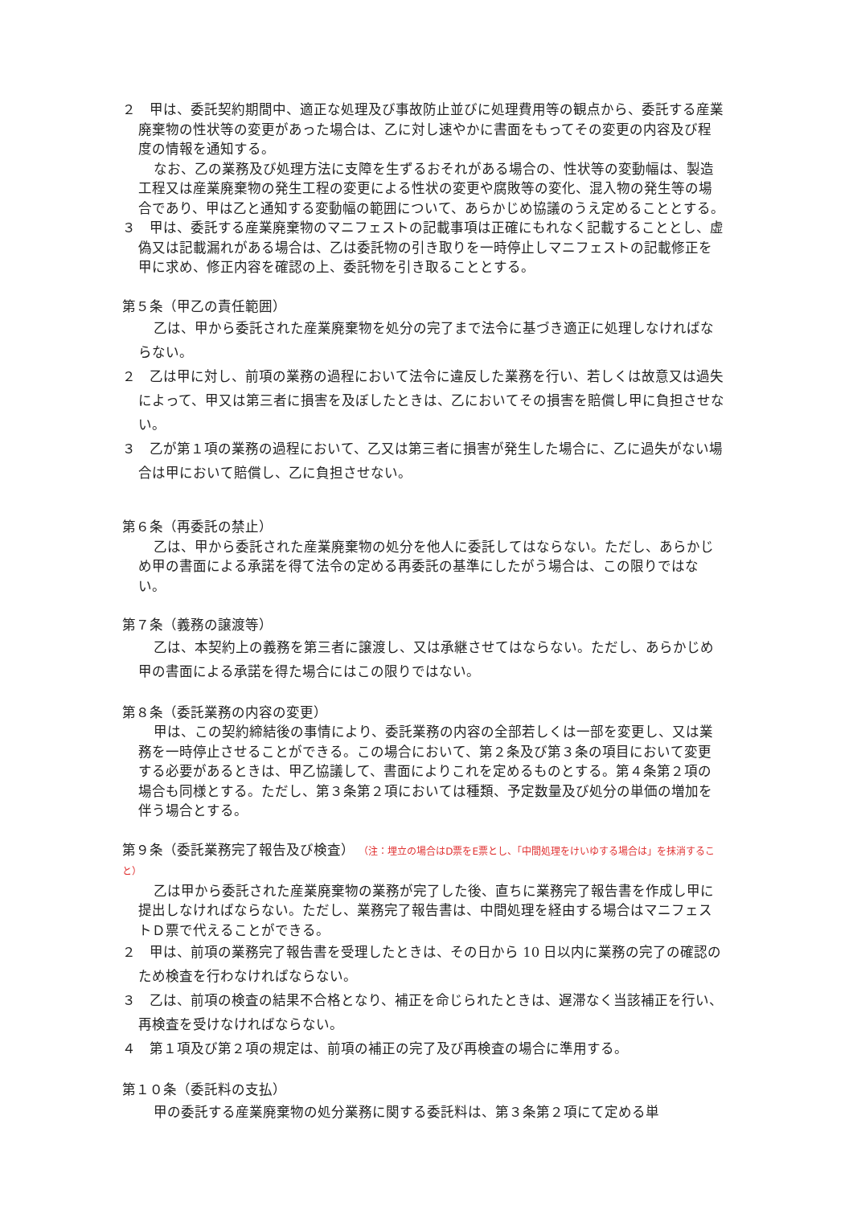２　甲は、委託契約期間中、適正な処理及び事故防止並びに処理費用等の観点から、委託する産業廃棄物の性状等の変更があった場合は、乙に対し速やかに書面をもってその変更の内容及び程度の情報を通知する。
なお、乙の業務及び処理方法に支障を生ずるおそれがある場合の、性状等の変動幅は、製造工程又は産業廃棄物の発生工程の変更による性状の変更や腐敗等の変化、混入物の発生等の場合であり、甲は乙と通知する変動幅の範囲について、あらかじめ協議のうえ定めることとする。
３　甲は、委託する産業廃棄物のマニフェストの記載事項は正確にもれなく記載することとし、虚偽又は記載漏れがある場合は、乙は委託物の引き取りを一時停止しマニフェストの記載修正を甲に求め、修正内容を確認の上、委託物を引き取ることとする。
第５条（甲乙の責任範囲）
乙は、甲から委託された産業廃棄物を処分の完了まで法令に基づき適正に処理しなければならない。
２　乙は甲に対し、前項の業務の過程において法令に違反した業務を行い、若しくは故意又は過失によって、甲又は第三者に損害を及ぼしたときは、乙においてその損害を賠償し甲に負担させない。
３　乙が第１項の業務の過程において、乙又は第三者に損害が発生した場合に、乙に過失がない場合は甲において賠償し、乙に負担させない。
第６条（再委託の禁止）
乙は、甲から委託された産業廃棄物の処分を他人に委託してはならない。ただし、あらかじめ甲の書面による承諾を得て法令の定める再委託の基準にしたがう場合は、この限りではない。
第７条（義務の譲渡等）
乙は、本契約上の義務を第三者に譲渡し、又は承継させてはならない。ただし、あらかじめ甲の書面による承諾を得た場合にはこの限りではない。
第８条（委託業務の内容の変更）
甲は、この契約締結後の事情により、委託業務の内容の全部若しくは一部を変更し、又は業務を一時停止させることができる。この場合において、第２条及び第３条の項目において変更する必要があるときは、甲乙協議して、書面によりこれを定めるものとする。第４条第２項の場合も同様とする。ただし、第３条第２項においては種類、予定数量及び処分の単価の増加を伴う場合とする。
第９条（委託業務完了報告及び検査） （注：埋立の場合はD票をE票とし、「中間処理をけいゆする場合は」を抹消すること）
乙は甲から委託された産業廃棄物の業務が完了した後、直ちに業務完了報告書を作成し甲に提出しなければならない。ただし、業務完了報告書は、中間処理を経由する場合はマニフェストＤ票で代えることができる。
２　甲は、前項の業務完了報告書を受理したときは、その日から 10 日以内に業務の完了の確認のため検査を行わなければならない。
３　乙は、前項の検査の結果不合格となり、補正を命じられたときは、遅滞なく当該補正を行い、再検査を受けなければならない。
４　第１項及び第２項の規定は、前項の補正の完了及び再検査の場合に準用する。
第１０条（委託料の支払）
甲の委託する産業廃棄物の処分業務に関する委託料は、第３条第２項にて定める単